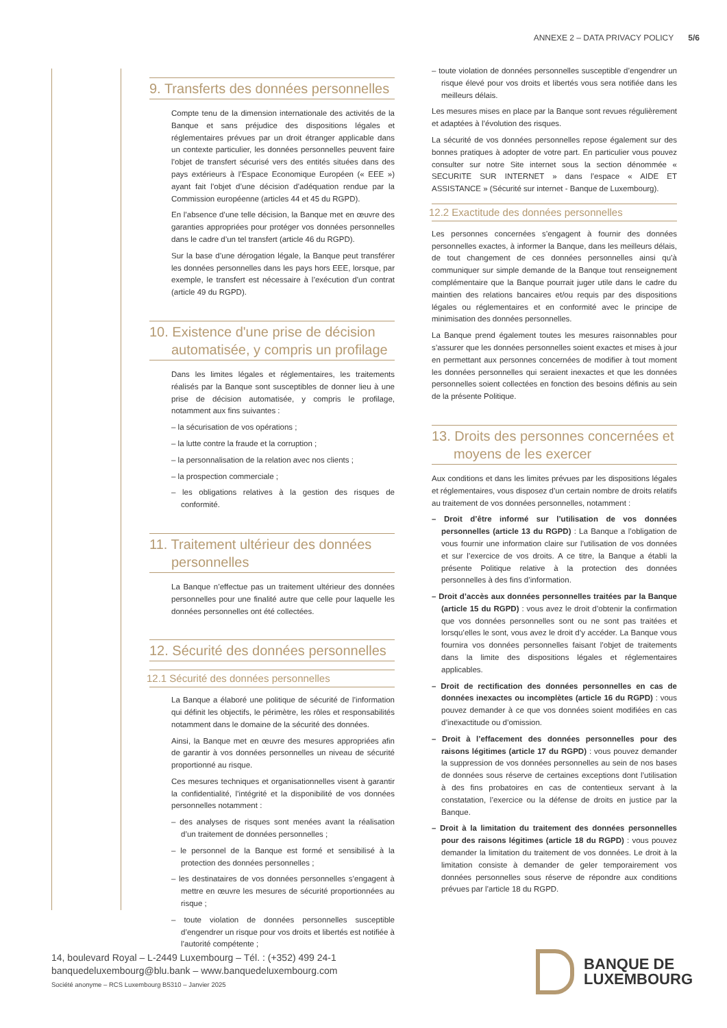ANNEXE 2 – DATA PRIVACY POLICY 5/6
9. Transferts des données personnelles
Compte tenu de la dimension internationale des activités de la Banque et sans préjudice des dispositions légales et réglementaires prévues par un droit étranger applicable dans un contexte particulier, les données personnelles peuvent faire l’objet de transfert sécurisé vers des entités situées dans des pays extérieurs à l’Espace Economique Européen (« EEE ») ayant fait l’objet d’une décision d’adéquation rendue par la Commission européenne (articles 44 et 45 du RGPD).
En l’absence d’une telle décision, la Banque met en œuvre des garanties appropriées pour protéger vos données personnelles dans le cadre d’un tel transfert (article 46 du RGPD).
Sur la base d’une dérogation légale, la Banque peut transférer les données personnelles dans les pays hors EEE, lorsque, par exemple, le transfert est nécessaire à l’exécution d’un contrat (article 49 du RGPD).
10. Existence d'une prise de décision automatisée, y compris un profilage
Dans les limites légales et réglementaires, les traitements réalisés par la Banque sont susceptibles de donner lieu à une prise de décision automatisée, y compris le profilage, notamment aux fins suivantes :
– la sécurisation de vos opérations ;
– la lutte contre la fraude et la corruption ;
– la personnalisation de la relation avec nos clients ;
– la prospection commerciale ;
– les obligations relatives à la gestion des risques de conformité.
11. Traitement ultérieur des données personnelles
La Banque n’effectue pas un traitement ultérieur des données personnelles pour une finalité autre que celle pour laquelle les données personnelles ont été collectées.
12. Sécurité des données personnelles
12.1 Sécurité des données personnelles
La Banque a élaboré une politique de sécurité de l’information qui définit les objectifs, le périmètre, les rôles et responsabilités notamment dans le domaine de la sécurité des données.
Ainsi, la Banque met en œuvre des mesures appropriées afin de garantir à vos données personnelles un niveau de sécurité proportionné au risque.
Ces mesures techniques et organisationnelles visent à garantir la confidentialité, l’intégrité et la disponibilité de vos données personnelles notamment :
– des analyses de risques sont menées avant la réalisation d’un traitement de données personnelles ;
– le personnel de la Banque est formé et sensibilisé à la protection des données personnelles ;
– les destinataires de vos données personnelles s’engagent à mettre en œuvre les mesures de sécurité proportionnées au risque ;
– toute violation de données personnelles susceptible d’engendrer un risque pour vos droits et libertés est notifiée à l’autorité compétente ;
– toute violation de données personnelles susceptible d’engendrer un risque élevé pour vos droits et libertés vous sera notifiée dans les meilleurs délais.
Les mesures mises en place par la Banque sont revues régulièrement et adaptées à l’évolution des risques.
La sécurité de vos données personnelles repose également sur des bonnes pratiques à adopter de votre part. En particulier vous pouvez consulter sur notre Site internet sous la section dénommée « SECURITE SUR INTERNET » dans l’espace « AIDE ET ASSISTANCE » (Sécurité sur internet - Banque de Luxembourg).
12.2 Exactitude des données personnelles
Les personnes concernées s’engagent à fournir des données personnelles exactes, à informer la Banque, dans les meilleurs délais, de tout changement de ces données personnelles ainsi qu’à communiquer sur simple demande de la Banque tout renseignement complémentaire que la Banque pourrait juger utile dans le cadre du maintien des relations bancaires et/ou requis par des dispositions légales ou réglementaires et en conformité avec le principe de minimisation des données personnelles.
La Banque prend également toutes les mesures raisonnables pour s’assurer que les données personnelles soient exactes et mises à jour en permettant aux personnes concernées de modifier à tout moment les données personnelles qui seraient inexactes et que les données personnelles soient collectées en fonction des besoins définis au sein de la présente Politique.
13. Droits des personnes concernées et moyens de les exercer
Aux conditions et dans les limites prévues par les dispositions légales et réglementaires, vous disposez d’un certain nombre de droits relatifs au traitement de vos données personnelles, notamment :
– Droit d’être informé sur l’utilisation de vos données personnelles (article 13 du RGPD) : La Banque a l’obligation de vous fournir une information claire sur l’utilisation de vos données et sur l’exercice de vos droits. A ce titre, la Banque a établi la présente Politique relative à la protection des données personnelles à des fins d’information.
– Droit d’accès aux données personnelles traitées par la Banque (article 15 du RGPD) : vous avez le droit d’obtenir la confirmation que vos données personnelles sont ou ne sont pas traitées et lorsqu’elles le sont, vous avez le droit d’y accéder. La Banque vous fournira vos données personnelles faisant l’objet de traitements dans la limite des dispositions légales et réglementaires applicables.
– Droit de rectification des données personnelles en cas de données inexactes ou incomplètes (article 16 du RGPD) : vous pouvez demander à ce que vos données soient modifiées en cas d’inexactitude ou d’omission.
– Droit à l’effacement des données personnelles pour des raisons légitimes (article 17 du RGPD) : vous pouvez demander la suppression de vos données personnelles au sein de nos bases de données sous réserve de certaines exceptions dont l’utilisation à des fins probatoires en cas de contentieux servant à la constatation, l’exercice ou la défense de droits en justice par la Banque.
– Droit à la limitation du traitement des données personnelles pour des raisons légitimes (article 18 du RGPD) : vous pouvez demander la limitation du traitement de vos données. Le droit à la limitation consiste à demander de geler temporairement vos données personnelles sous réserve de répondre aux conditions prévues par l’article 18 du RGPD.
14, boulevard Royal – L-2449 Luxembourg – Tél. : (+352) 499 24-1
banquedeluxembourg@blu.bank – www.banquedeluxembourg.com
Société anonyme – RCS Luxembourg B5310 – Janvier 2025
BANQUE DE
LUXEMBOURG